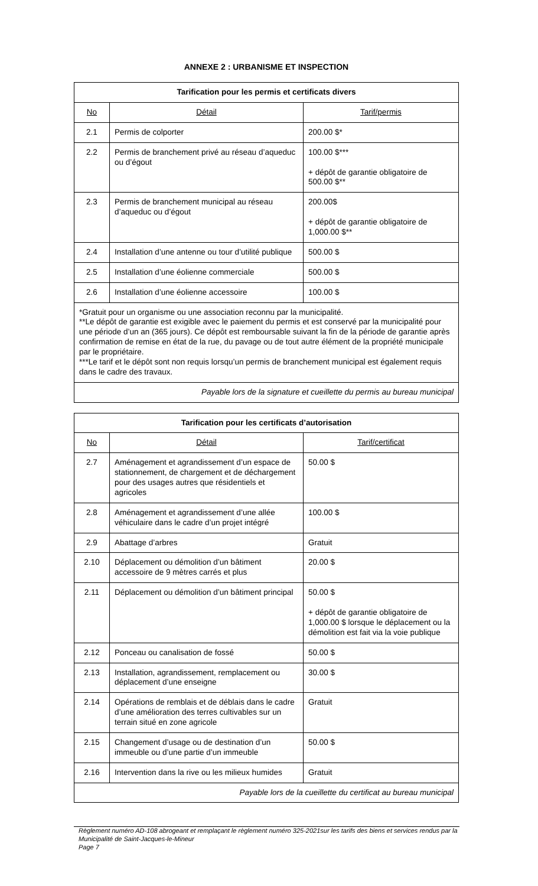ANNEXE 2 : URBANISME ET INSPECTION
| Tarification pour les permis et certificats divers | | |
| --- | --- | --- |
| No | Détail | Tarif/permis |
| 2.1 | Permis de colporter | 200.00 $* |
| 2.2 | Permis de branchement privé au réseau d’aqueduc ou d’égout | 100.00 $*** + dépôt de garantie obligatoire de 500.00 $** |
| 2.3 | Permis de branchement municipal au réseau d’aqueduc ou d’égout | 200.00$ + dépôt de garantie obligatoire de 1,000.00 $** |
| 2.4 | Installation d’une antenne ou tour d’utilité publique | 500.00 $ |
| 2.5 | Installation d’une éolienne commerciale | 500.00 $ |
| 2.6 | Installation d’une éolienne accessoire | 100.00 $ |
| *Gratuit pour un organisme ou une association reconnu par la municipalité. **Le dépôt de garantie est exigible avec le paiement du permis et est conservé par la municipalité pour une période d’un an (365 jours). Ce dépôt est remboursable suivant la fin de la période de garantie après confirmation de remise en état de la rue, du pavage ou de tout autre élément de la propriété municipale par le propriétaire. ***Le tarif et le dépôt sont non requis lorsqu’un permis de branchement municipal est également requis dans le cadre des travaux. | | |
| Payable lors de la signature et cueillette du permis au bureau municipal | | |
| Tarification pour les certificats d’autorisation | | |
| --- | --- | --- |
| No | Détail | Tarif/certificat |
| 2.7 | Aménagement et agrandissement d’un espace de stationnement, de chargement et de déchargement pour des usages autres que résidentiels et agricoles | 50.00 $ |
| 2.8 | Aménagement et agrandissement d’une allée véhiculaire dans le cadre d’un projet intégré | 100.00 $ |
| 2.9 | Abattage d’arbres | Gratuit |
| 2.10 | Déplacement ou démolition d’un bâtiment accessoire de 9 mètres carrés et plus | 20.00 $ |
| 2.11 | Déplacement ou démolition d’un bâtiment principal | 50.00 $ + dépôt de garantie obligatoire de 1,000.00 $ lorsque le déplacement ou la démolition est fait via la voie publique |
| 2.12 | Ponceau ou canalisation de fossé | 50.00 $ |
| 2.13 | Installation, agrandissement, remplacement ou déplacement d’une enseigne | 30.00 $ |
| 2.14 | Opérations de remblais et de déblais dans le cadre d’une amélioration des terres cultivables sur un terrain situé en zone agricole | Gratuit |
| 2.15 | Changement d’usage ou de destination d’un immeuble ou d’une partie d’un immeuble | 50.00 $ |
| 2.16 | Intervention dans la rive ou les milieux humides | Gratuit |
| Payable lors de la cueillette du certificat au bureau municipal | | |
Règlement numéro AD-108 abrogeant et remplaçant le règlement numéro 325-2021sur les tarifs des biens et services rendus par la Municipalité de Saint-Jacques-le-Mineur
Page 7